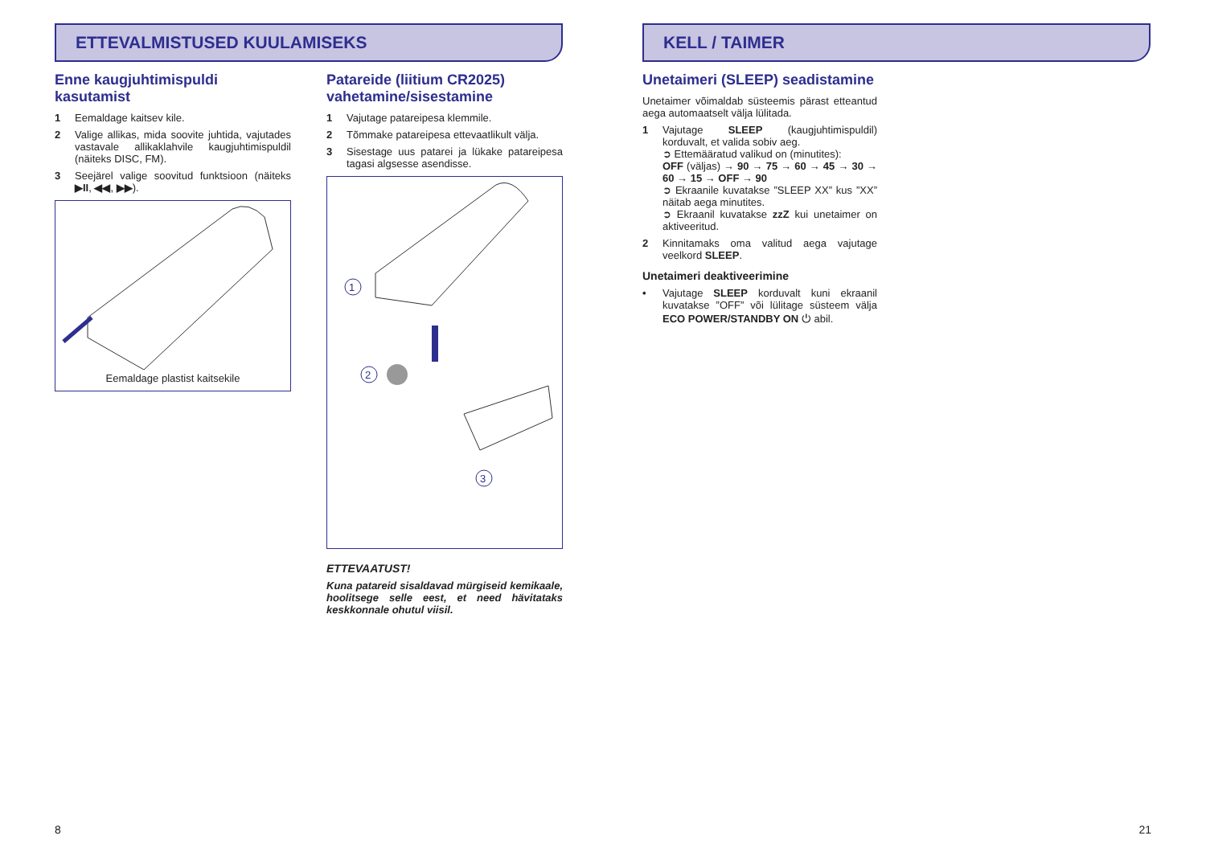ETTEVALMISTUSED KUULAMISEKS
Enne kaugjuhtimispuldi kasutamist
1 Eemaldage kaitsev kile.
2 Valige allikas, mida soovite juhtida, vajutades vastavale allikaklahvile kaugjuhtimispuldil (näiteks DISC, FM).
3 Seejärel valige soovitud funktsioon (näiteks ▶II, ◀◀, ▶▶).
Eemaldage plastist kaitsekile
Patareide (liitium CR2025) vahetamine/sisestamine
1 Vajutage patareipesa klemmile.
2 Tõmmake patareipesa ettevaatlikult välja.
3 Sisestage uus patarei ja lükake patareipesa tagasi algsesse asendisse.
1
2
3
ETTEVAATUST!
Kuna patareid sisaldavad mürgiseid kemikaale, hoolitsege selle eest, et need hävitataks keskkonnale ohutul viisil.
KELL / TAIMER
Unetaimeri (SLEEP) seadistamine
Unetaimer võimaldab süsteemis pärast etteantud aega automaatselt välja lülitada.
1 Vajutage SLEEP (kaugjuhtimispuldil) korduvalt, et valida sobiv aeg.
➲ Ettemääratud valikud on (minutites):
OFF (väljas) → 90 → 75 → 60 → 45 → 30 → 60 → 15 → OFF → 90
➲ Ekraanile kuvatakse ”SLEEP XX” kus ”XX” näitab aega minutites.
➲ Ekraanil kuvatakse zzZ kui unetaimer on aktiveeritud.
2 Kinnitamaks oma valitud aega vajutage veelkord SLEEP.
Unetaimeri deaktiveerimine
• Vajutage SLEEP korduvalt kuni ekraanil kuvatakse ”OFF” või lülitage süsteem välja ECO POWER/STANDBY ON ⏻ abil.
8 21